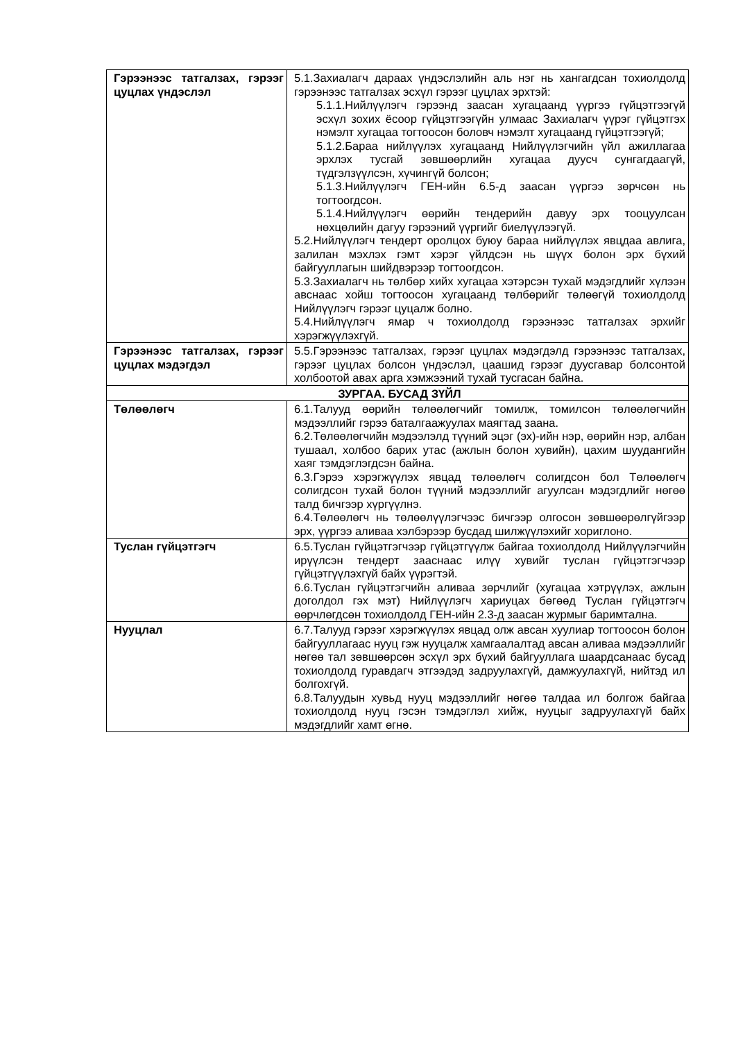| Гэрээнээс татгалзах, гэрээг цуцлах үндэслэл | 5.1.Захиалагч дараах үндэслэлийн аль нэг нь хангагдсан тохиолдолд гэрээнээс татгалзах эсхүл гэрээг цуцлах эрхтэй: 5.1.1.Нийлүүлэгч гэрээнд заасан хугацаанд үүргээ гүйцэтгээгүй эсхүл зохих ёсоор гүйцэтгээгүйн улмаас Захиалагч үүрэг гүйцэтгэх нэмэлт хугацаа тогтоосон боловч нэмэлт хугацаанд гүйцэтгээгүй; 5.1.2.Бараа нийлүүлэх хугацаанд Нийлүүлэгчийн үйл ажиллагаа эрхлэх тусгай зөвшөөрлийн хугацаа дуусч сунгагдаагүй, түдгэлзүүлсэн, хүчингүй болсон; 5.1.3.Нийлүүлэгч ГЕН-ийн 6.5-д заасан үүргээ зөрчсөн нь тогтоогдсон. 5.1.4.Нийлүүлэгч өөрийн тендерийн давуу эрх тооцуулсан нөхцөлийн дагуу гэрээний үүргийг биелүүлээгүй. 5.2.Нийлүүлэгч тендерт оролцох буюу бараа нийлүүлэх явцдаа авлига, залилан мэхлэх гэмт хэрэг үйлдсэн нь шүүх болон эрх бүхий байгууллагын шийдвэрээр тогтоогдсон. 5.3.Захиалагч нь төлбөр хийх хугацаа хэтэрсэн тухай мэдэгдлийг хүлээн авснаас хойш тогтоосон хугацаанд төлбөрийг төлөөгүй тохиолдолд Нийлүүлэгч гэрээг цуцалж болно. 5.4.Нийлүүлэгч ямар ч тохиолдолд гэрээнээс татгалзах эрхийг хэрэгжүүлэхгүй. |
| Гэрээнээс татгалзах, гэрээг цуцлах мэдэгдэл | 5.5.Гэрээнээс татгалзах, гэрээг цуцлах мэдэгдэлд гэрээнээс татгалзах, гэрээг цуцлах болсон үндэслэл, цаашид гэрээг дуусгавар болсонтой холбоотой авах арга хэмжээний тухай тусгасан байна. |
| ЗУРГАА. БУСАД ЗҮЙЛ | |
| Төлөөлөгч | 6.1.Талууд өөрийн төлөөлөгчийг томилж, томилсон төлөөлөгчийн мэдээллийг гэрээ баталгаажуулах маягтад заана. 6.2.Төлөөлөгчийн мэдээлэлд түүний эцэг (эх)-ийн нэр, өөрийн нэр, албан тушаал, холбоо барих утас (ажлын болон хувийн), цахим шуудангийн хаяг тэмдэглэгдсэн байна. 6.3.Гэрээ хэрэгжүүлэх явцад төлөөлөгч солигдсон бол Төлөөлөгч солигдсон тухай болон түүний мэдээллийг агуулсан мэдэгдлийг нөгөө талд бичгээр хүргүүлнэ. 6.4.Төлөөлөгч нь төлөөлүүлэгчээс бичгээр олгосон зөвшөөрөлгүйгээр эрх, үүргээ аливаа хэлбэрээр бусдад шилжүүлэхийг хориглоно. |
| Туслан гүйцэтгэгч | 6.5.Туслан гүйцэтгэгчээр гүйцэтгүүлж байгаа тохиолдолд Нийлүүлэгчийн ирүүлсэн тендерт зааснаас илүү хувийг туслан гүйцэтгэгчээр гүйцэтгүүлэхгүй байх үүрэгтэй. 6.6.Туслан гүйцэтгэгчийн аливаа зөрчлийг (хугацаа хэтрүүлэх, ажлын доголдол гэх мэт) Нийлүүлэгч хариуцах бөгөөд Туслан гүйцэтгэгч өөрчлөгдсөн тохиолдолд ГЕН-ийн 2.3-д заасан журмыг баримтална. |
| Нууцлал | 6.7.Талууд гэрээг хэрэгжүүлэх явцад олж авсан хуулиар тогтоосон болон байгууллагаас нууц гэж нууцалж хамгаалалтад авсан аливаа мэдээллийг нөгөө тал зөвшөөрсөн эсхүл эрх бүхий байгууллага шаардсанаас бусад тохиолдолд гуравдагч этгээдэд задруулахгүй, дамжуулахгүй, нийтэд ил болгохгүй. 6.8.Талуудын хувьд нууц мэдээллийг нөгөө талдаа ил болгож байгаа тохиолдолд нууц гэсэн тэмдэглэл хийж, нууцыг задруулахгүй байх мэдэгдлийг хамт өгнө. |